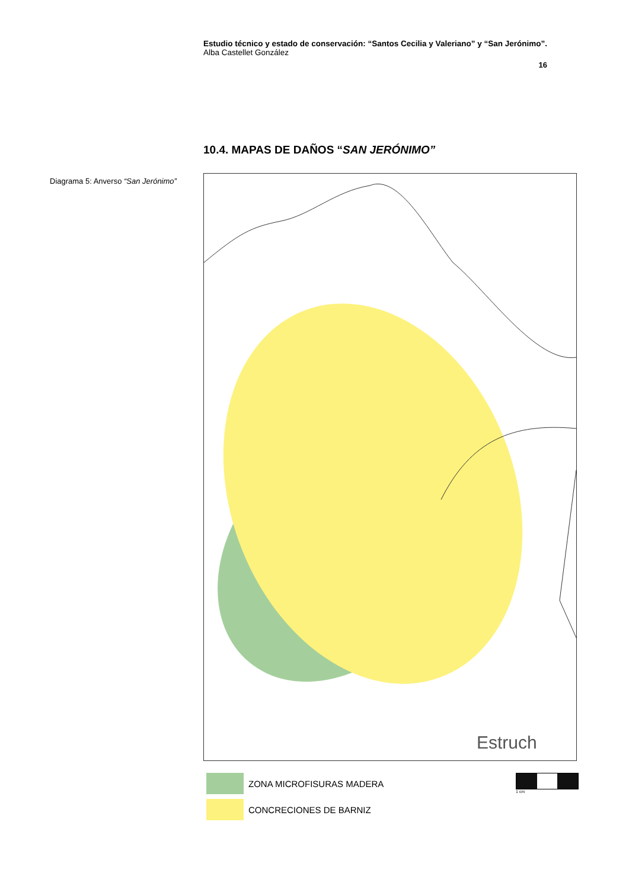Estudio técnico y estado de conservación: “Santos Cecilia y Valeriano” y “San Jerónimo”.
Alba Castellet González
16
10.4. MAPAS DE DAÑOS “SAN JERÓNIMO”
Diagrama 5: Anverso “San Jerónimo”
Estruch
ZONA MICROFISURAS MADERA
CONCRECIONES DE BARNIZ
1 cm